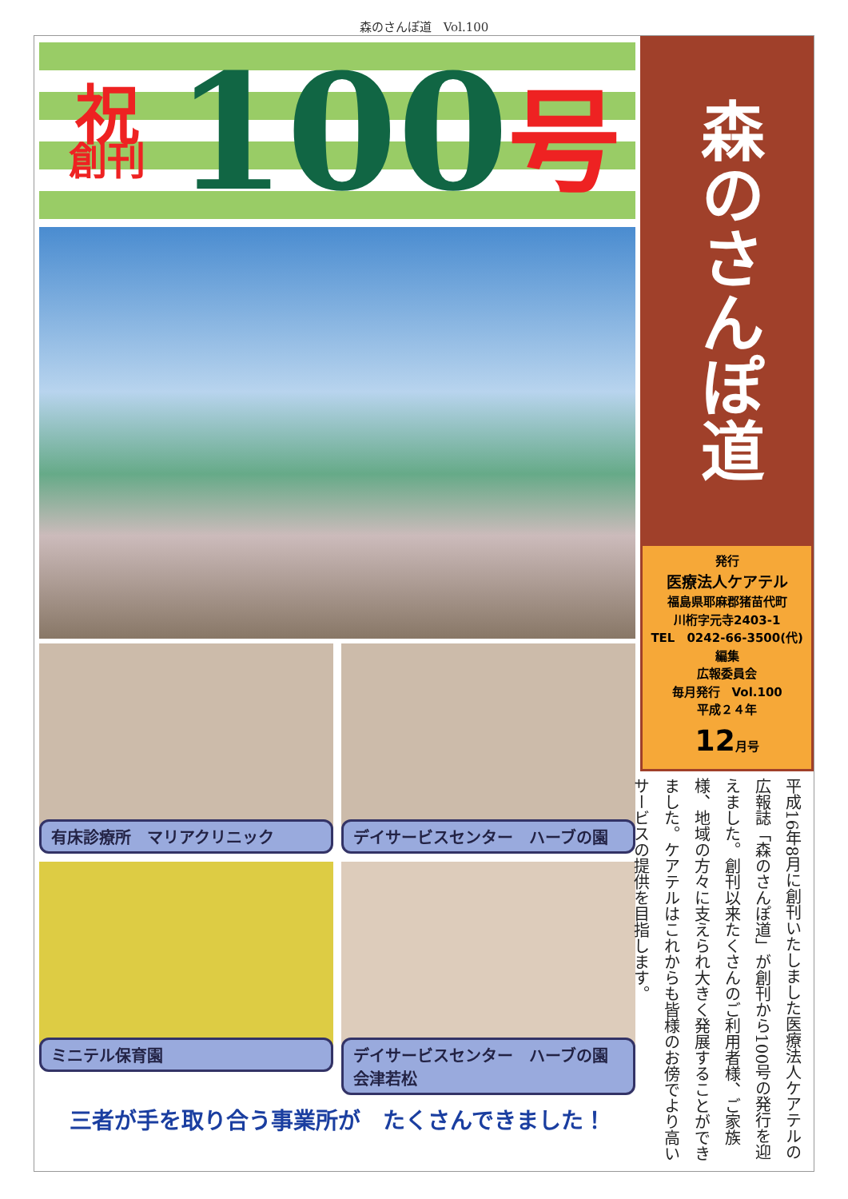森のさんぽ道　Vol.100
祝
創刊
100
号
有床診療所　マリアクリニック
デイサービスセンター　ハーブの園
ミニテル保育園
デイサービスセンター　ハーブの園　会津若松
三者が手を取り合う事業所が　たくさんできました！
森のさんぽ道
発行
医療法人ケアテル
福島県耶麻郡猪苗代町
川桁字元寺2403-1
TEL　0242-66-3500(代)
編集
広報委員会
毎月発行　Vol.100
平成２４年
12月号
平成16年8月に創刊いたしました医療法人ケアテルの広報誌「森のさんぽ道」が創刊から100号の発行を迎えました。創刊以来たくさんのご利用者様、ご家族様、地域の方々に支えられ大きく発展することができました。ケアテルはこれからも皆様のお傍でより高いサービスの提供を目指します。